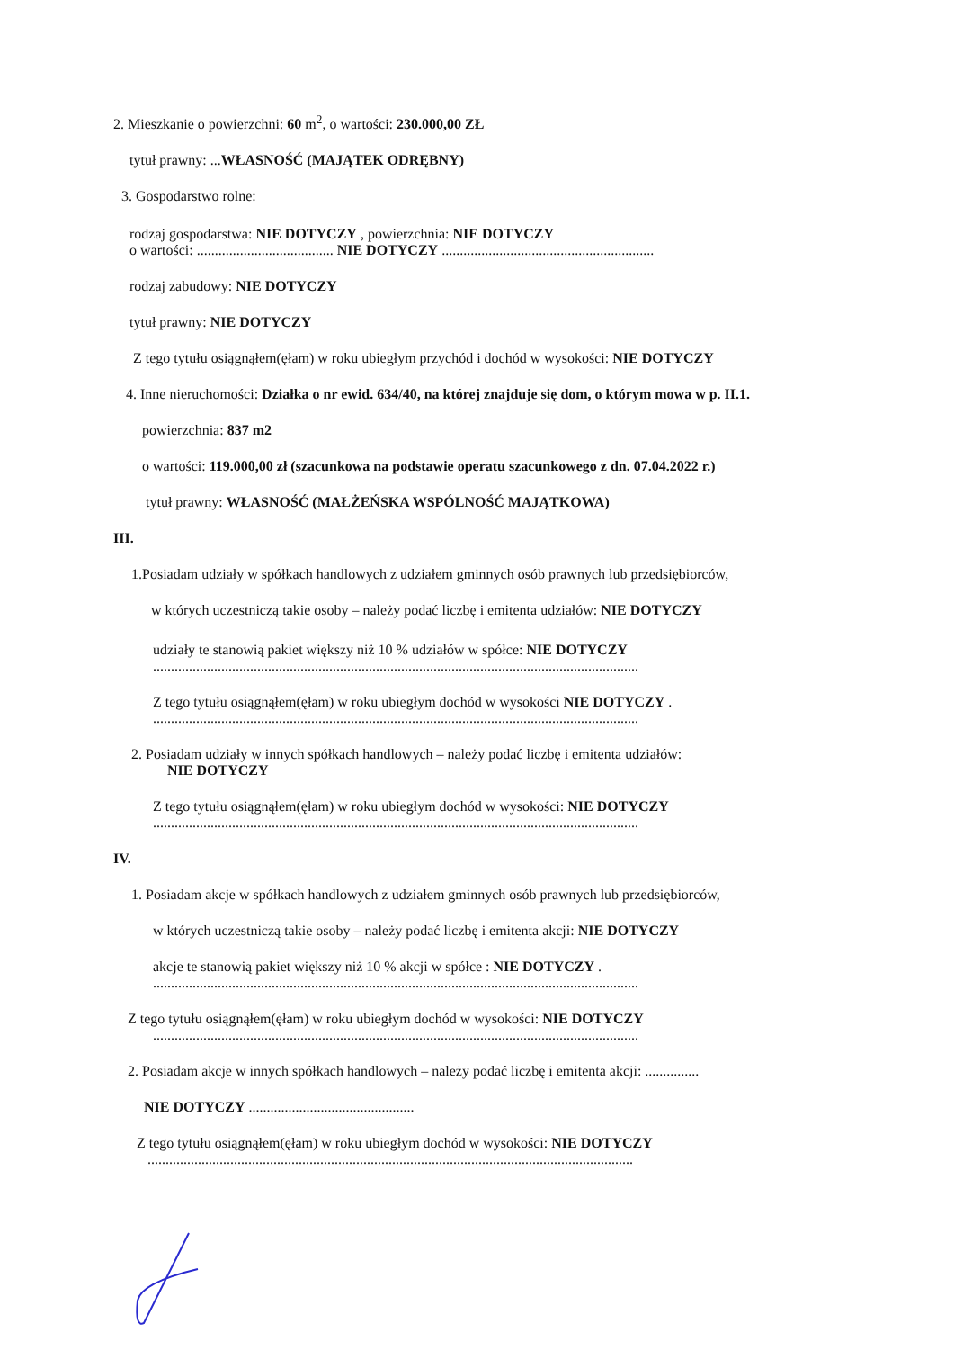2. Mieszkanie o powierzchni: 60 m<sup>2</sup>, o wartości: 230.000,00 ZŁ
tytuł prawny: ...WŁASNOŚĆ (MAJĄTEK ODRĘBNY)
3. Gospodarstwo rolne:
rodzaj gospodarstwa: NIE DOTYCZY , powierzchnia: NIE DOTYCZY
o wartości: ...................................... NIE DOTYCZY ...........................................................
rodzaj zabudowy: NIE DOTYCZY
tytuł prawny: NIE DOTYCZY
Z tego tytułu osiągnąłem(ęłam) w roku ubiegłym przychód i dochód w wysokości: NIE DOTYCZY
4. Inne nieruchomości: Działka o nr ewid. 634/40, na której znajduje się dom, o którym mowa w p. II.1.
powierzchnia: 837 m2
o wartości: 119.000,00 zł (szacunkowa na podstawie operatu szacunkowego z dn. 07.04.2022 r.)
tytuł prawny: WŁASNOŚĆ (MAŁŻEŃSKA WSPÓLNOŚĆ MAJĄTKOWA)
III.
1.Posiadam udziały w spółkach handlowych z udziałem gminnych osób prawnych lub przedsiębiorców,
w których uczestniczą takie osoby – należy podać liczbę i emitenta udziałów: NIE DOTYCZY
udziały te stanowią pakiet większy niż 10 % udziałów w spółce: NIE DOTYCZY
.......................................................................................................................................
Z tego tytułu osiągnąłem(ęłam) w roku ubiegłym dochód w wysokości NIE DOTYCZY .
.......................................................................................................................................
2. Posiadam udziały w innych spółkach handlowych – należy podać liczbę i emitenta udziałów:
NIE DOTYCZY
Z tego tytułu osiągnąłem(ęłam) w roku ubiegłym dochód w wysokości: NIE DOTYCZY
.......................................................................................................................................
IV.
1. Posiadam akcje w spółkach handlowych z udziałem gminnych osób prawnych lub przedsiębiorców,
w których uczestniczą takie osoby – należy podać liczbę i emitenta akcji: NIE DOTYCZY
akcje te stanowią pakiet większy niż 10 % akcji w spółce : NIE DOTYCZY .
.......................................................................................................................................
Z tego tytułu osiągnąłem(ęłam) w roku ubiegłym dochód w wysokości: NIE DOTYCZY
.......................................................................................................................................
2. Posiadam akcje w innych spółkach handlowych – należy podać liczbę i emitenta akcji: ...............
NIE DOTYCZY ..............................................
Z tego tytułu osiągnąłem(ęłam) w roku ubiegłym dochód w wysokości: NIE DOTYCZY
.......................................................................................................................................